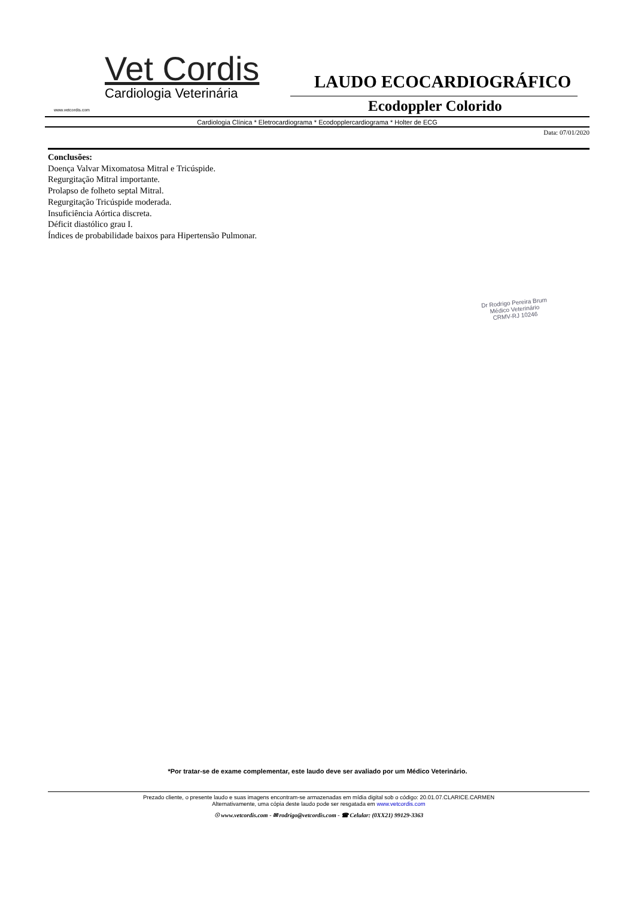Vet Cordis
Cardiologia Veterinária
www.vetcordis.com
LAUDO ECOCARDIOGRÁFICO
Ecodoppler Colorido
Cardiologia Clínica * Eletrocardiograma * Ecodopplercardiograma * Holter de ECG
Data: 07/01/2020
Conclusões:
Doença Valvar Mixomatosa Mitral e Tricúspide.
Regurgitação Mitral importante.
Prolapso de folheto septal Mitral.
Regurgitação Tricúspide moderada.
Insuficiência Aórtica discreta.
Déficit diastólico grau I.
Índices de probabilidade baixos para Hipertensão Pulmonar.
Dr Rodrigo Pereira Brum
Médico Veterinário
CRMV-RJ 10246
*Por tratar-se de exame complementar, este laudo deve ser avaliado por um Médico Veterinário.
Prezado cliente, o presente laudo e suas imagens encontram-se armazenadas em mídia digital sob o código: 20.01.07.CLARICE.CARMEN
Alternativamente, uma cópia deste laudo pode ser resgatada em www.vetcordis.com
☉ www.vetcordis.com - ✉ rodrigo@vetcordis.com - ☎ Celular: (0XX21) 99129-3363